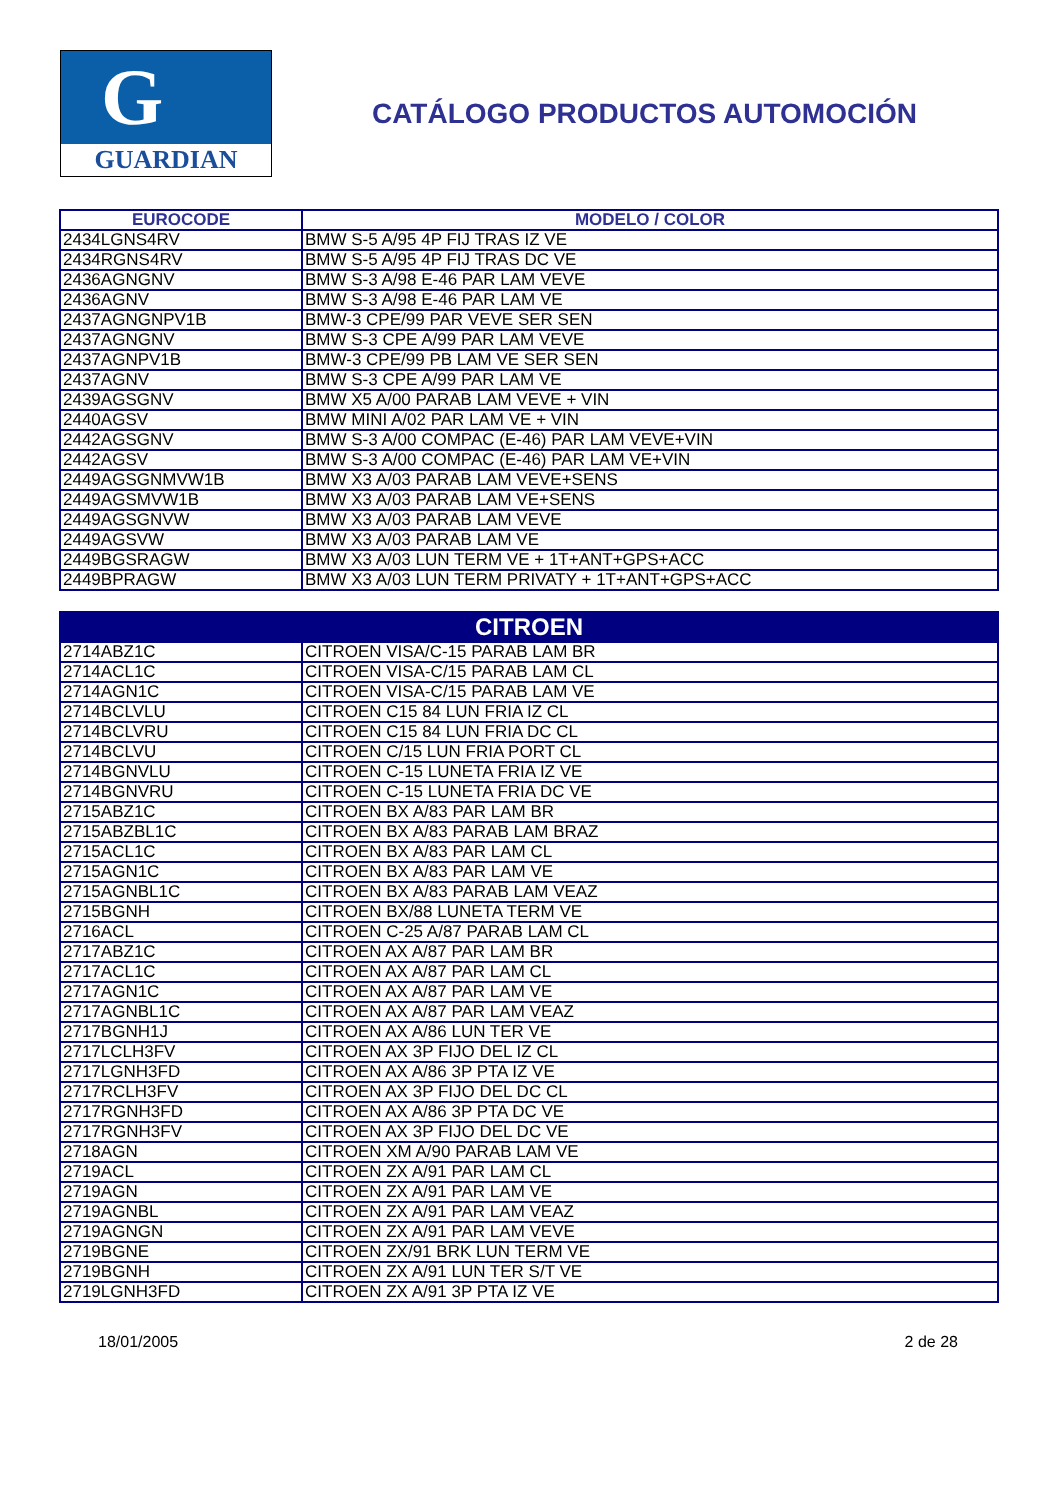G
GUARDIAN
CATÁLOGO PRODUCTOS AUTOMOCIÓN
| EUROCODE | MODELO / COLOR |
| --- | --- |
| 2434LGNS4RV | BMW S-5 A/95 4P FIJ TRAS IZ VE |
| 2434RGNS4RV | BMW S-5 A/95 4P FIJ TRAS DC VE |
| 2436AGNGNV | BMW S-3 A/98 E-46 PAR LAM VEVE |
| 2436AGNV | BMW S-3 A/98 E-46 PAR LAM VE |
| 2437AGNGNPV1B | BMW-3 CPE/99 PAR VEVE SER SEN |
| 2437AGNGNV | BMW S-3 CPE A/99 PAR LAM VEVE |
| 2437AGNPV1B | BMW-3 CPE/99 PB LAM VE SER SEN |
| 2437AGNV | BMW S-3 CPE A/99 PAR LAM VE |
| 2439AGSGNV | BMW X5 A/00 PARAB LAM VEVE + VIN |
| 2440AGSV | BMW MINI A/02 PAR LAM VE + VIN |
| 2442AGSGNV | BMW S-3 A/00 COMPAC (E-46) PAR LAM VEVE+VIN |
| 2442AGSV | BMW S-3 A/00 COMPAC (E-46) PAR LAM VE+VIN |
| 2449AGSGNMVW1B | BMW X3 A/03 PARAB LAM VEVE+SENS |
| 2449AGSMVW1B | BMW X3 A/03 PARAB LAM VE+SENS |
| 2449AGSGNVW | BMW X3 A/03 PARAB LAM VEVE |
| 2449AGSVW | BMW X3 A/03 PARAB LAM VE |
| 2449BGSRAGW | BMW X3 A/03 LUN TERM VE + 1T+ANT+GPS+ACC |
| 2449BPRAGW | BMW X3 A/03 LUN TERM PRIVATY + 1T+ANT+GPS+ACC |
| CITROEN | |
| --- | --- |
| 2714ABZ1C | CITROEN VISA/C-15 PARAB LAM BR |
| 2714ACL1C | CITROEN VISA-C/15 PARAB LAM CL |
| 2714AGN1C | CITROEN VISA-C/15 PARAB LAM VE |
| 2714BCLVLU | CITROEN C15 84 LUN FRIA IZ CL |
| 2714BCLVRU | CITROEN C15 84 LUN FRIA DC CL |
| 2714BCLVU | CITROEN C/15 LUN FRIA PORT CL |
| 2714BGNVLU | CITROEN C-15 LUNETA FRIA IZ VE |
| 2714BGNVRU | CITROEN C-15 LUNETA FRIA DC VE |
| 2715ABZ1C | CITROEN BX A/83 PAR LAM BR |
| 2715ABZBL1C | CITROEN BX A/83 PARAB LAM BRAZ |
| 2715ACL1C | CITROEN BX A/83 PAR LAM CL |
| 2715AGN1C | CITROEN BX A/83 PAR LAM VE |
| 2715AGNBL1C | CITROEN BX A/83 PARAB LAM VEAZ |
| 2715BGNH | CITROEN BX/88 LUNETA TERM VE |
| 2716ACL | CITROEN C-25 A/87 PARAB LAM CL |
| 2717ABZ1C | CITROEN AX A/87 PAR LAM BR |
| 2717ACL1C | CITROEN AX A/87 PAR LAM CL |
| 2717AGN1C | CITROEN AX A/87 PAR LAM VE |
| 2717AGNBL1C | CITROEN AX A/87 PAR LAM VEAZ |
| 2717BGNH1J | CITROEN AX A/86 LUN TER VE |
| 2717LCLH3FV | CITROEN AX 3P FIJO DEL IZ CL |
| 2717LGNH3FD | CITROEN AX A/86 3P PTA IZ VE |
| 2717RCLH3FV | CITROEN AX 3P FIJO DEL DC CL |
| 2717RGNH3FD | CITROEN AX A/86 3P PTA DC VE |
| 2717RGNH3FV | CITROEN AX 3P FIJO DEL DC VE |
| 2718AGN | CITROEN XM A/90 PARAB LAM VE |
| 2719ACL | CITROEN ZX A/91 PAR LAM CL |
| 2719AGN | CITROEN ZX A/91 PAR LAM VE |
| 2719AGNBL | CITROEN ZX A/91 PAR LAM VEAZ |
| 2719AGNGN | CITROEN ZX A/91 PAR LAM VEVE |
| 2719BGNE | CITROEN ZX/91 BRK LUN TERM VE |
| 2719BGNH | CITROEN ZX A/91 LUN TER S/T VE |
| 2719LGNH3FD | CITROEN ZX A/91 3P PTA IZ VE |
18/01/2005 2 de 28